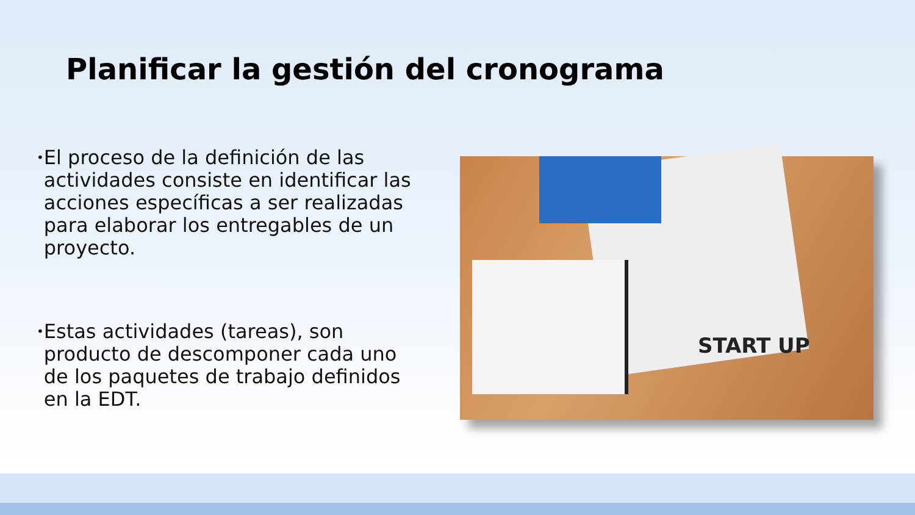Planificar la gestión del cronograma
•
El proceso de la definición de las actividades consiste en identificar las acciones específicas a ser realizadas para elaborar los entregables de un proyecto.
•
Estas actividades (tareas), son producto de descomponer cada uno de los paquetes de trabajo definidos en la EDT.
START UP